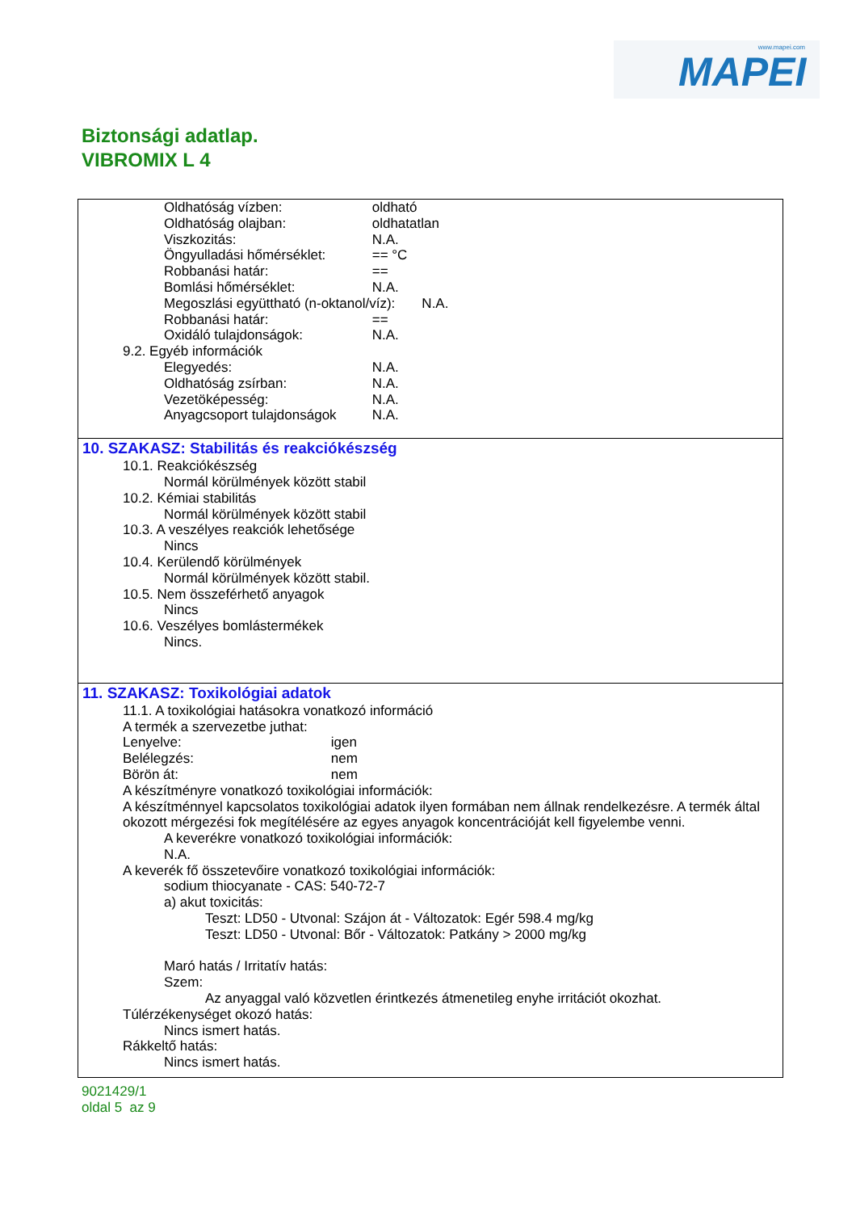www.mapei.com
MAPEI
Biztonsági adatlap.
VIBROMIX L 4
Oldhatóság vízben: oldható
Oldhatóság olajban: oldhatatlan
Viszkozitás: N.A.
Öngyulladási hőmérséklet: == °C
Robbanási határ: ==
Bomlási hőmérséklet: N.A.
Megoszlási együttható (n-oktanol/víz): N.A.
Robbanási határ: ==
Oxidáló tulajdonságok: N.A.
9.2. Egyéb információk
Elegyedés: N.A.
Oldhatóság zsírban: N.A.
Vezetöképesség: N.A.
Anyagcsoport tulajdonságok N.A.
10. SZAKASZ: Stabilitás és reakciókészség
10.1. Reakciókészség
Normál körülmények között stabil
10.2. Kémiai stabilitás
Normál körülmények között stabil
10.3. A veszélyes reakciók lehetősége
Nincs
10.4. Kerülendő körülmények
Normál körülmények között stabil.
10.5. Nem összeférhető anyagok
Nincs
10.6. Veszélyes bomlástermékek
Nincs.
11. SZAKASZ: Toxikológiai adatok
11.1. A toxikológiai hatásokra vonatkozó információ
A termék a szervezetbe juthat:
Lenyelve: igen
Belélegzés: nem
Börön át: nem
A készítményre vonatkozó toxikológiai információk:
A készítménnyel kapcsolatos toxikológiai adatok ilyen formában nem állnak rendelkezésre. A termék által okozott mérgezési fok megítélésére az egyes anyagok koncentrációját kell figyelembe venni.
A keverékre vonatkozó toxikológiai információk:
N.A.
A keverék fő összetevőire vonatkozó toxikológiai információk:
sodium thiocyanate - CAS: 540-72-7
a) akut toxicitás:
Teszt: LD50 - Utvonal: Szájon át - Változatok: Egér 598.4 mg/kg
Teszt: LD50 - Utvonal: Bőr - Változatok: Patkány > 2000 mg/kg
Maró hatás / Irritatív hatás:
Szem:
Az anyaggal való közvetlen érintkezés átmenetileg enyhe irritációt okozhat.
Túlérzékenységet okozó hatás:
Nincs ismert hatás.
Rákkeltő hatás:
Nincs ismert hatás.
9021429/1
oldal 5 az 9